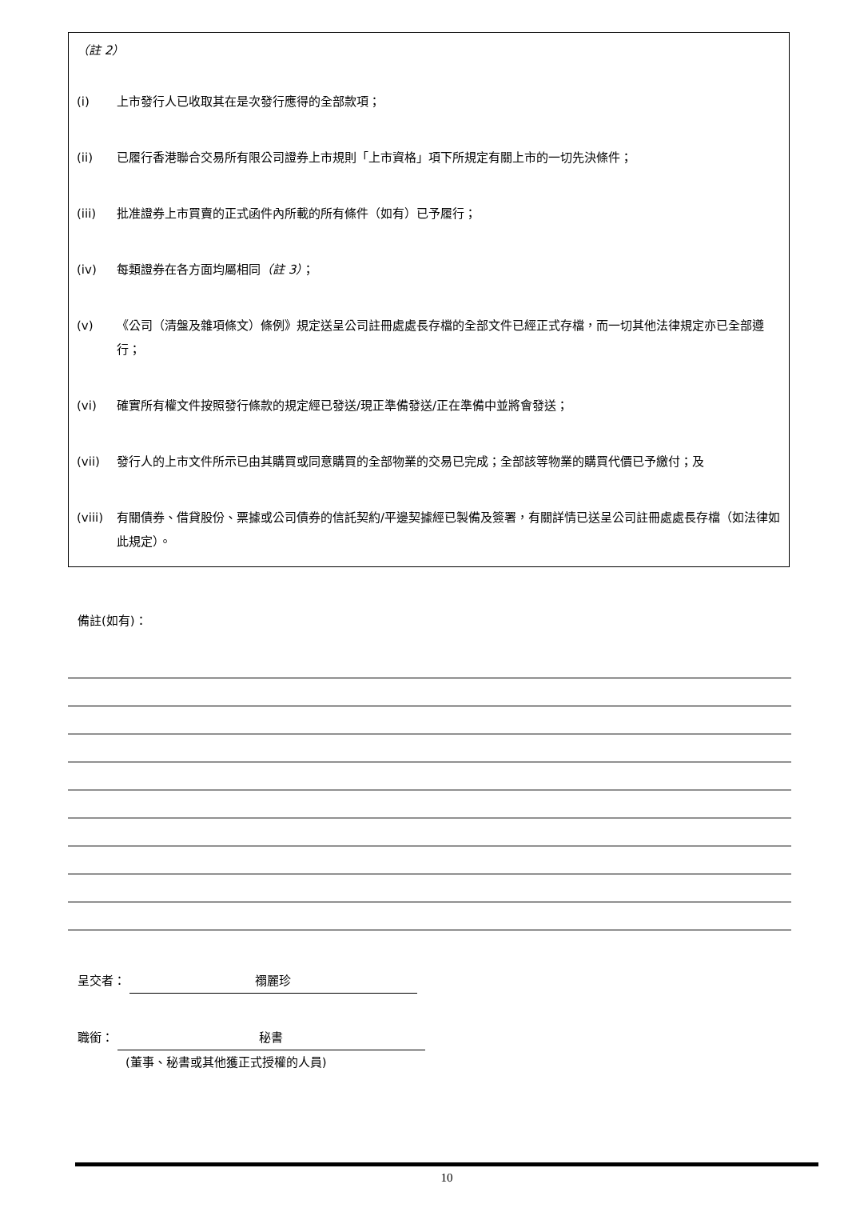（註 2）
(i) 上市發行人已收取其在是次發行應得的全部款項；
(ii) 已履行香港聯合交易所有限公司證券上市規則「上市資格」項下所規定有關上市的一切先決條件；
(iii) 批准證券上市買賣的正式函件內所載的所有條件（如有）已予履行；
(iv) 每類證券在各方面均屬相同（註 3）；
(v) 《公司（清盤及雜項條文）條例》規定送呈公司註冊處處長存檔的全部文件已經正式存檔，而一切其他法律規定亦已全部遵行；
(vi) 確實所有權文件按照發行條款的規定經已發送/現正準備發送/正在準備中並將會發送；
(vii) 發行人的上市文件所示已由其購買或同意購買的全部物業的交易已完成；全部該等物業的購買代價已予繳付；及
(viii) 有關債券、借貸股份、票據或公司債券的信託契約/平邊契據經已製備及簽署，有關詳情已送呈公司註冊處處長存檔（如法律如此規定）。
備註(如有)：
呈交者： 禤麗珍
職銜： 秘書
(董事、秘書或其他獲正式授權的人員)
10